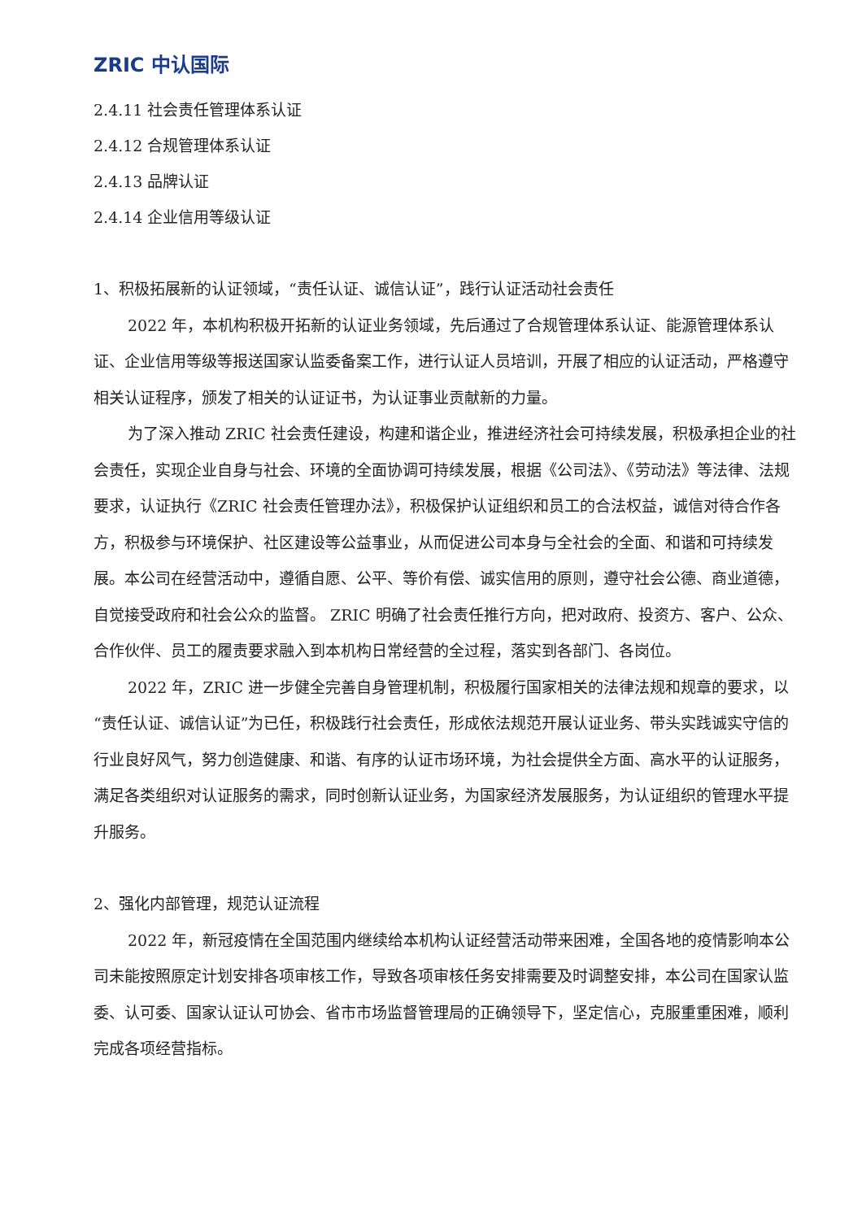ZRIC 中认国际
2.4.11 社会责任管理体系认证
2.4.12 合规管理体系认证
2.4.13 品牌认证
2.4.14 企业信用等级认证
1、积极拓展新的认证领域，“责任认证、诚信认证”，践行认证活动社会责任
2022 年，本机构积极开拓新的认证业务领域，先后通过了合规管理体系认证、能源管理体系认证、企业信用等级等报送国家认监委备案工作，进行认证人员培训，开展了相应的认证活动，严格遵守相关认证程序，颁发了相关的认证证书，为认证事业贡献新的力量。
为了深入推动 ZRIC 社会责任建设，构建和谐企业，推进经济社会可持续发展，积极承担企业的社会责任，实现企业自身与社会、环境的全面协调可持续发展，根据《公司法》、《劳动法》等法律、法规要求，认证执行《ZRIC 社会责任管理办法》，积极保护认证组织和员工的合法权益，诚信对待合作各方，积极参与环境保护、社区建设等公益事业，从而促进公司本身与全社会的全面、和谐和可持续发展。本公司在经营活动中，遵循自愿、公平、等价有偿、诚实信用的原则，遵守社会公德、商业道德，自觉接受政府和社会公众的监督。 ZRIC 明确了社会责任推行方向，把对政府、投资方、客户、公众、合作伙伴、员工的履责要求融入到本机构日常经营的全过程，落实到各部门、各岗位。
2022 年，ZRIC 进一步健全完善自身管理机制，积极履行国家相关的法律法规和规章的要求，以“责任认证、诚信认证”为已任，积极践行社会责任，形成依法规范开展认证业务、带头实践诚实守信的行业良好风气，努力创造健康、和谐、有序的认证市场环境，为社会提供全方面、高水平的认证服务，满足各类组织对认证服务的需求，同时创新认证业务，为国家经济发展服务，为认证组织的管理水平提升服务。
2、强化内部管理，规范认证流程
2022 年，新冠疫情在全国范围内继续给本机构认证经营活动带来困难，全国各地的疫情影响本公司未能按照原定计划安排各项审核工作，导致各项审核任务安排需要及时调整安排，本公司在国家认监委、认可委、国家认证认可协会、省市市场监督管理局的正确领导下，坚定信心，克服重重困难，顺利完成各项经营指标。